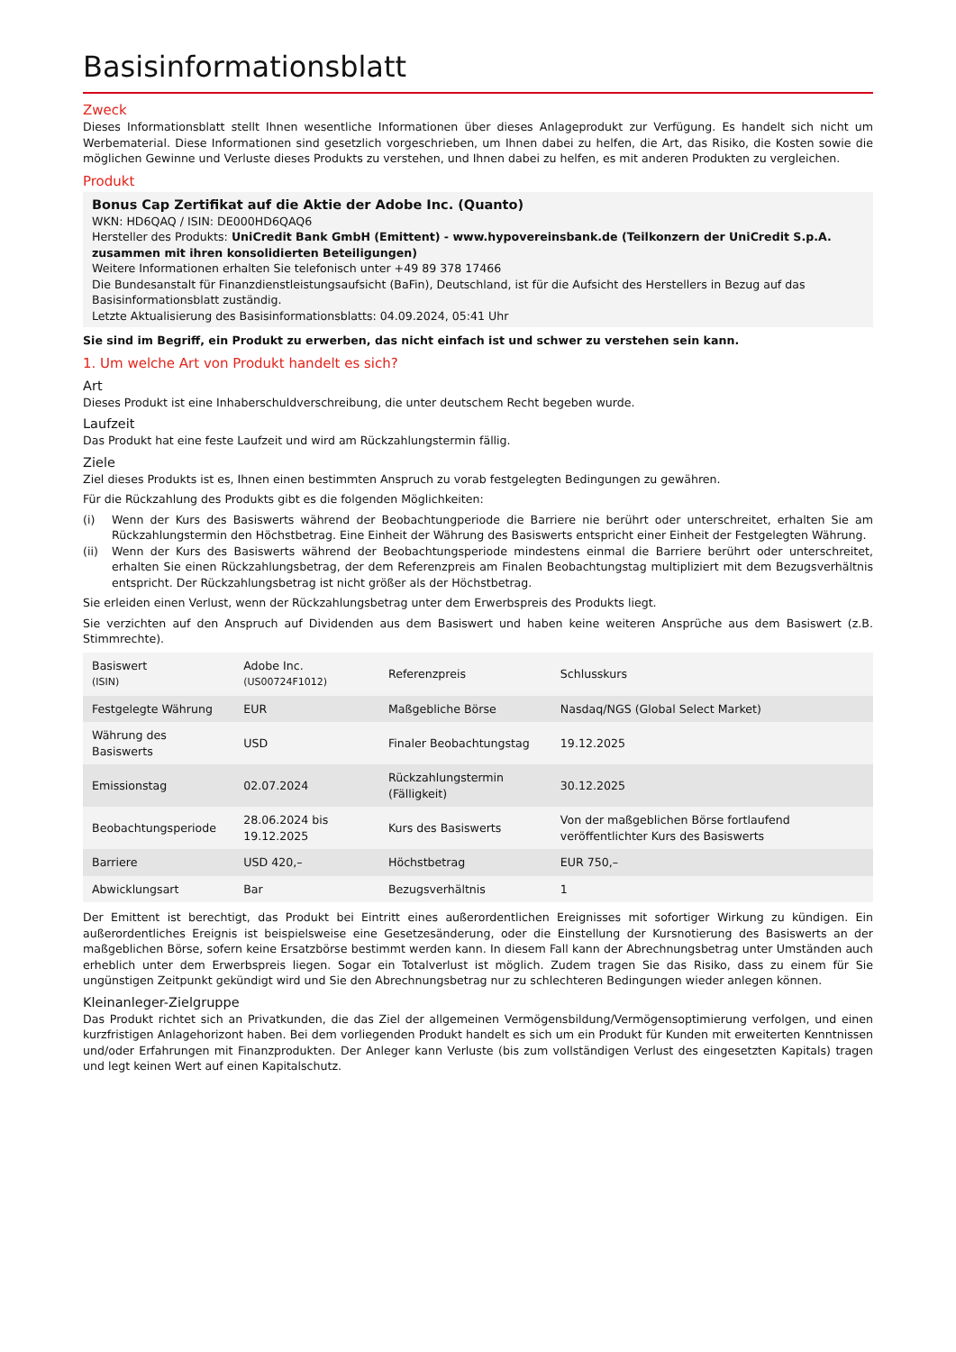Basisinformationsblatt
Zweck
Dieses Informationsblatt stellt Ihnen wesentliche Informationen über dieses Anlageprodukt zur Verfügung. Es handelt sich nicht um Werbematerial. Diese Informationen sind gesetzlich vorgeschrieben, um Ihnen dabei zu helfen, die Art, das Risiko, die Kosten sowie die möglichen Gewinne und Verluste dieses Produkts zu verstehen, und Ihnen dabei zu helfen, es mit anderen Produkten zu vergleichen.
Produkt
Bonus Cap Zertifikat auf die Aktie der Adobe Inc. (Quanto)
WKN: HD6QAQ / ISIN: DE000HD6QAQ6
Hersteller des Produkts: UniCredit Bank GmbH (Emittent) - www.hypovereinsbank.de (Teilkonzern der UniCredit S.p.A. zusammen mit ihren konsolidierten Beteiligungen)
Weitere Informationen erhalten Sie telefonisch unter +49 89 378 17466
Die Bundesanstalt für Finanzdienstleistungsaufsicht (BaFin), Deutschland, ist für die Aufsicht des Herstellers in Bezug auf das Basisinformationsblatt zuständig.
Letzte Aktualisierung des Basisinformationsblatts: 04.09.2024, 05:41 Uhr
Sie sind im Begriff, ein Produkt zu erwerben, das nicht einfach ist und schwer zu verstehen sein kann.
1. Um welche Art von Produkt handelt es sich?
Art
Dieses Produkt ist eine Inhaberschuldverschreibung, die unter deutschem Recht begeben wurde.
Laufzeit
Das Produkt hat eine feste Laufzeit und wird am Rückzahlungstermin fällig.
Ziele
Ziel dieses Produkts ist es, Ihnen einen bestimmten Anspruch zu vorab festgelegten Bedingungen zu gewähren.
Für die Rückzahlung des Produkts gibt es die folgenden Möglichkeiten:
(i) Wenn der Kurs des Basiswerts während der Beobachtungperiode die Barriere nie berührt oder unterschreitet, erhalten Sie am Rückzahlungstermin den Höchstbetrag. Eine Einheit der Währung des Basiswerts entspricht einer Einheit der Festgelegten Währung.
(ii) Wenn der Kurs des Basiswerts während der Beobachtungsperiode mindestens einmal die Barriere berührt oder unterschreitet, erhalten Sie einen Rückzahlungsbetrag, der dem Referenzpreis am Finalen Beobachtungstag multipliziert mit dem Bezugsverhältnis entspricht. Der Rückzahlungsbetrag ist nicht größer als der Höchstbetrag.
Sie erleiden einen Verlust, wenn der Rückzahlungsbetrag unter dem Erwerbspreis des Produkts liegt.
Sie verzichten auf den Anspruch auf Dividenden aus dem Basiswert und haben keine weiteren Ansprüche aus dem Basiswert (z.B. Stimmrechte).
| Basiswert (ISIN) | Adobe Inc. (US00724F1012) | Referenzpreis | Schlusskurs |
| Festgelegte Währung | EUR | Maßgebliche Börse | Nasdaq/NGS (Global Select Market) |
| Währung des Basiswerts | USD | Finaler Beobachtungstag | 19.12.2025 |
| Emissionstag | 02.07.2024 | Rückzahlungstermin (Fälligkeit) | 30.12.2025 |
| Beobachtungsperiode | 28.06.2024 bis 19.12.2025 | Kurs des Basiswerts | Von der maßgeblichen Börse fortlaufend veröffentlichter Kurs des Basiswerts |
| Barriere | USD 420,– | Höchstbetrag | EUR 750,– |
| Abwicklungsart | Bar | Bezugsverhältnis | 1 |
Der Emittent ist berechtigt, das Produkt bei Eintritt eines außerordentlichen Ereignisses mit sofortiger Wirkung zu kündigen. Ein außerordentliches Ereignis ist beispielsweise eine Gesetzesänderung, oder die Einstellung der Kursnotierung des Basiswerts an der maßgeblichen Börse, sofern keine Ersatzbörse bestimmt werden kann. In diesem Fall kann der Abrechnungsbetrag unter Umständen auch erheblich unter dem Erwerbspreis liegen. Sogar ein Totalverlust ist möglich. Zudem tragen Sie das Risiko, dass zu einem für Sie ungünstigen Zeitpunkt gekündigt wird und Sie den Abrechnungsbetrag nur zu schlechteren Bedingungen wieder anlegen können.
Kleinanleger-Zielgruppe
Das Produkt richtet sich an Privatkunden, die das Ziel der allgemeinen Vermögensbildung/Vermögensoptimierung verfolgen, und einen kurzfristigen Anlagehorizont haben. Bei dem vorliegenden Produkt handelt es sich um ein Produkt für Kunden mit erweiterten Kenntnissen und/oder Erfahrungen mit Finanzprodukten. Der Anleger kann Verluste (bis zum vollständigen Verlust des eingesetzten Kapitals) tragen und legt keinen Wert auf einen Kapitalschutz.